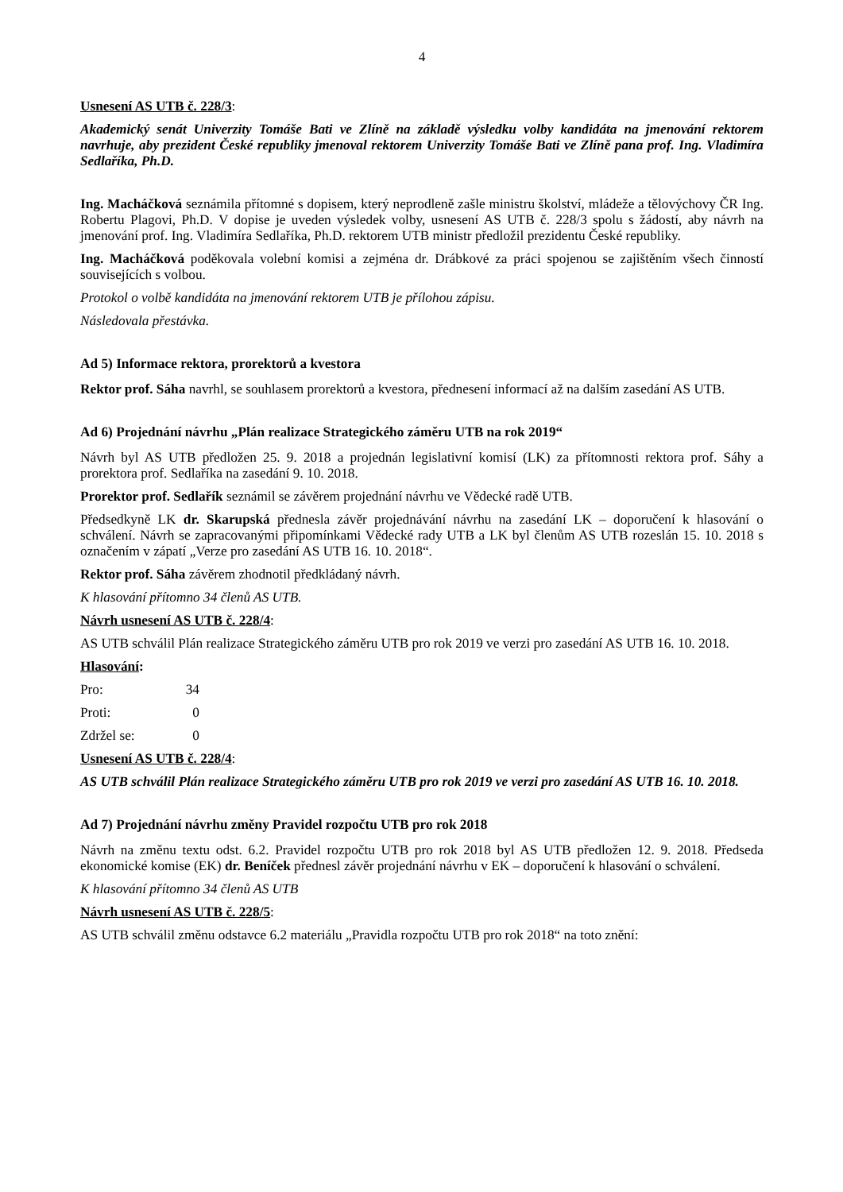4
Usnesení AS UTB č. 228/3:
Akademický senát Univerzity Tomáše Bati ve Zlíně na základě výsledku volby kandidáta na jmenování rektorem navrhuje, aby prezident České republiky jmenoval rektorem Univerzity Tomáše Bati ve Zlíně pana prof. Ing. Vladimíra Sedlaříka, Ph.D.
Ing. Macháčková seznámila přítomné s dopisem, který neprodleně zašle ministru školství, mládeže a tělovýchovy ČR Ing. Robertu Plagovi, Ph.D. V dopise je uveden výsledek volby, usnesení AS UTB č. 228/3 spolu s žádostí, aby návrh na jmenování prof. Ing. Vladimíra Sedlaříka, Ph.D. rektorem UTB ministr předložil prezidentu České republiky.
Ing. Macháčková poděkovala volební komisi a zejména dr. Drábkové za práci spojenou se zajištěním všech činností souvisejících s volbou.
Protokol o volbě kandidáta na jmenování rektorem UTB je přílohou zápisu.
Následovala přestávka.
Ad 5) Informace rektora, prorektorů a kvestora
Rektor prof. Sáha navrhl, se souhlasem prorektorů a kvestora, přednesení informací až na dalším zasedání AS UTB.
Ad 6) Projednání návrhu „Plán realizace Strategického záměru UTB na rok 2019“
Návrh byl AS UTB předložen 25. 9. 2018 a projednán legislativní komisí (LK) za přítomnosti rektora prof. Sáhy a prorektora prof. Sedlaříka na zasedání 9. 10. 2018.
Prorektor prof. Sedlařík seznámil se závěrem projednání návrhu ve Vědecké radě UTB.
Předsedkyně LK dr. Skarupská přednesla závěr projednávání návrhu na zasedání LK – doporučení k hlasování o schválení. Návrh se zapracovanými připomínkami Vědecké rady UTB a LK byl členům AS UTB rozeslán 15. 10. 2018 s označením v zápatí „Verze pro zasedání AS UTB 16. 10. 2018“.
Rektor prof. Sáha závěrem zhodnotil předkládaný návrh.
K hlasování přítomno 34 členů AS UTB.
Návrh usnesení AS UTB č. 228/4:
AS UTB schválil Plán realizace Strategického záměru UTB pro rok 2019 ve verzi pro zasedání AS UTB 16. 10. 2018.
Hlasování:
| Pro: | 34 |
| Proti: | 0 |
| Zdržel se: | 0 |
Usnesení AS UTB č. 228/4:
AS UTB schválil Plán realizace Strategického záměru UTB pro rok 2019 ve verzi pro zasedání AS UTB 16. 10. 2018.
Ad 7) Projednání návrhu změny Pravidel rozpočtu UTB pro rok 2018
Návrh na změnu textu odst. 6.2. Pravidel rozpočtu UTB pro rok 2018 byl AS UTB předložen 12. 9. 2018. Předseda ekonomické komise (EK) dr. Beníček přednesl závěr projednání návrhu v EK – doporučení k hlasování o schválení.
K hlasování přítomno 34 členů AS UTB
Návrh usnesení AS UTB č. 228/5:
AS UTB schválil změnu odstavce 6.2 materiálu „Pravidla rozpočtu UTB pro rok 2018“ na toto znění: